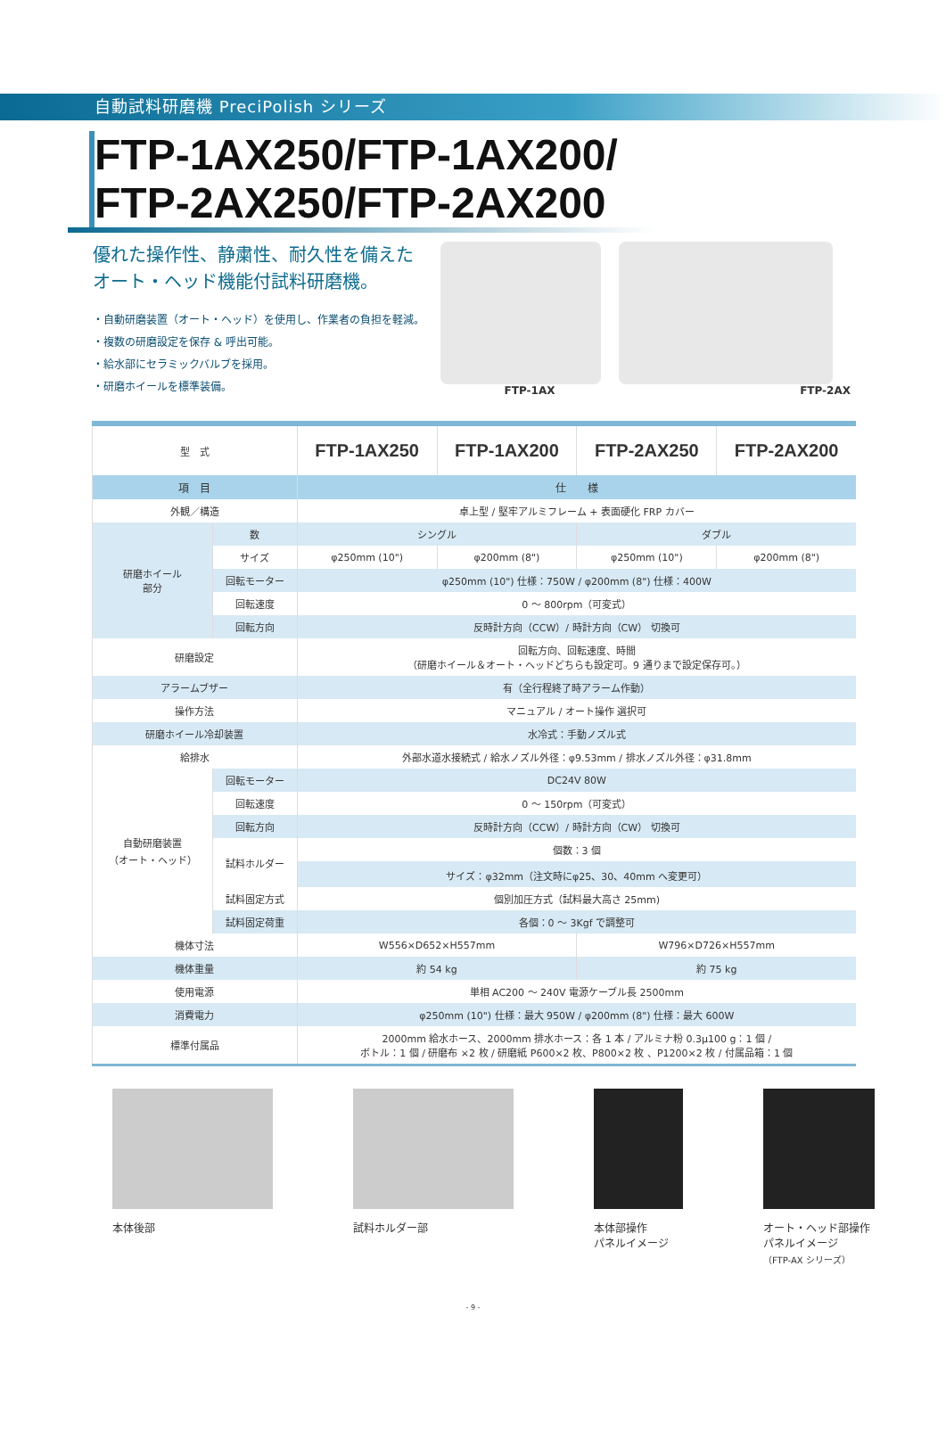自動試料研磨機 PreciPolish シリーズ
FTP-1AX250/FTP-1AX200/
FTP-2AX250/FTP-2AX200
優れた操作性、静粛性、耐久性を備えた
オート・ヘッド機能付試料研磨機。
・自動研磨装置（オート・ヘッド）を使用し、作業者の負担を軽減。
・複数の研磨設定を保存 & 呼出可能。
・給水部にセラミックバルブを採用。
・研磨ホイールを標準装備。
FTP-1AX FTP-2AX
| 型 式 | | FTP-1AX250 | FTP-1AX200 | FTP-2AX250 | FTP-2AX200 |
| 項 目 | | 仕 様 | | | |
| 外観／構造 | | 卓上型 / 堅牢アルミフレーム + 表面硬化 FRP カバー | | | |
| 研磨ホイール 部分 | 数 | シングル | | ダブル | |
| | サイズ | φ250mm (10") | φ200mm (8") | φ250mm (10") | φ200mm (8") |
| | 回転モーター | φ250mm (10") 仕様：750W / φ200mm (8") 仕様：400W | | | |
| | 回転速度 | 0 ～ 800rpm（可変式） | | | |
| | 回転方向 | 反時計方向（CCW）/ 時計方向（CW） 切換可 | | | |
| 研磨設定 | | 回転方向、回転速度、時間 （研磨ホイール＆オート・ヘッドどちらも設定可。9 通りまで設定保存可。） | | | |
| アラームブザー | | 有（全行程終了時アラーム作動） | | | |
| 操作方法 | | マニュアル / オート操作 選択可 | | | |
| 研磨ホイール冷却装置 | | 水冷式：手動ノズル式 | | | |
| 給排水 | | 外部水道水接続式 / 給水ノズル外径：φ9.53mm / 排水ノズル外径：φ31.8mm | | | |
| 自動研磨装置 （オート・ヘッド） | 回転モーター | DC24V 80W | | | |
| | 回転速度 | 0 ～ 150rpm（可変式） | | | |
| | 回転方向 | 反時計方向（CCW）/ 時計方向（CW） 切換可 | | | |
| | 試料ホルダー | 個数：3 個 | | | |
| | | サイズ：φ32mm（注文時にφ25、30、40mm へ変更可） | | | |
| | 試料固定方式 | 個別加圧方式（試料最大高さ 25mm) | | | |
| | 試料固定荷重 | 各個：0 ～ 3Kgf で調整可 | | | |
| 機体寸法 | | W556×D652×H557mm | | W796×D726×H557mm | |
| 機体重量 | | 約 54 kg | | 約 75 kg | |
| 使用電源 | | 単相 AC200 ～ 240V 電源ケーブル長 2500mm | | | |
| 消費電力 | | φ250mm (10") 仕様：最大 950W / φ200mm (8") 仕様：最大 600W | | | |
| 標準付属品 | | 2000mm 給水ホース、2000mm 排水ホース：各 1 本 / アルミナ粉 0.3μ100 g：1 個 / ボトル：1 個 / 研磨布 ×2 枚 / 研磨紙 P600×2 枚、P800×2 枚 、P1200×2 枚 / 付属品箱：1 個 | | | |
本体後部 試料ホルダー部 本体部操作
パネルイメージ
オート・ヘッド部操作
パネルイメージ
（FTP-AX シリーズ）
- 9 -